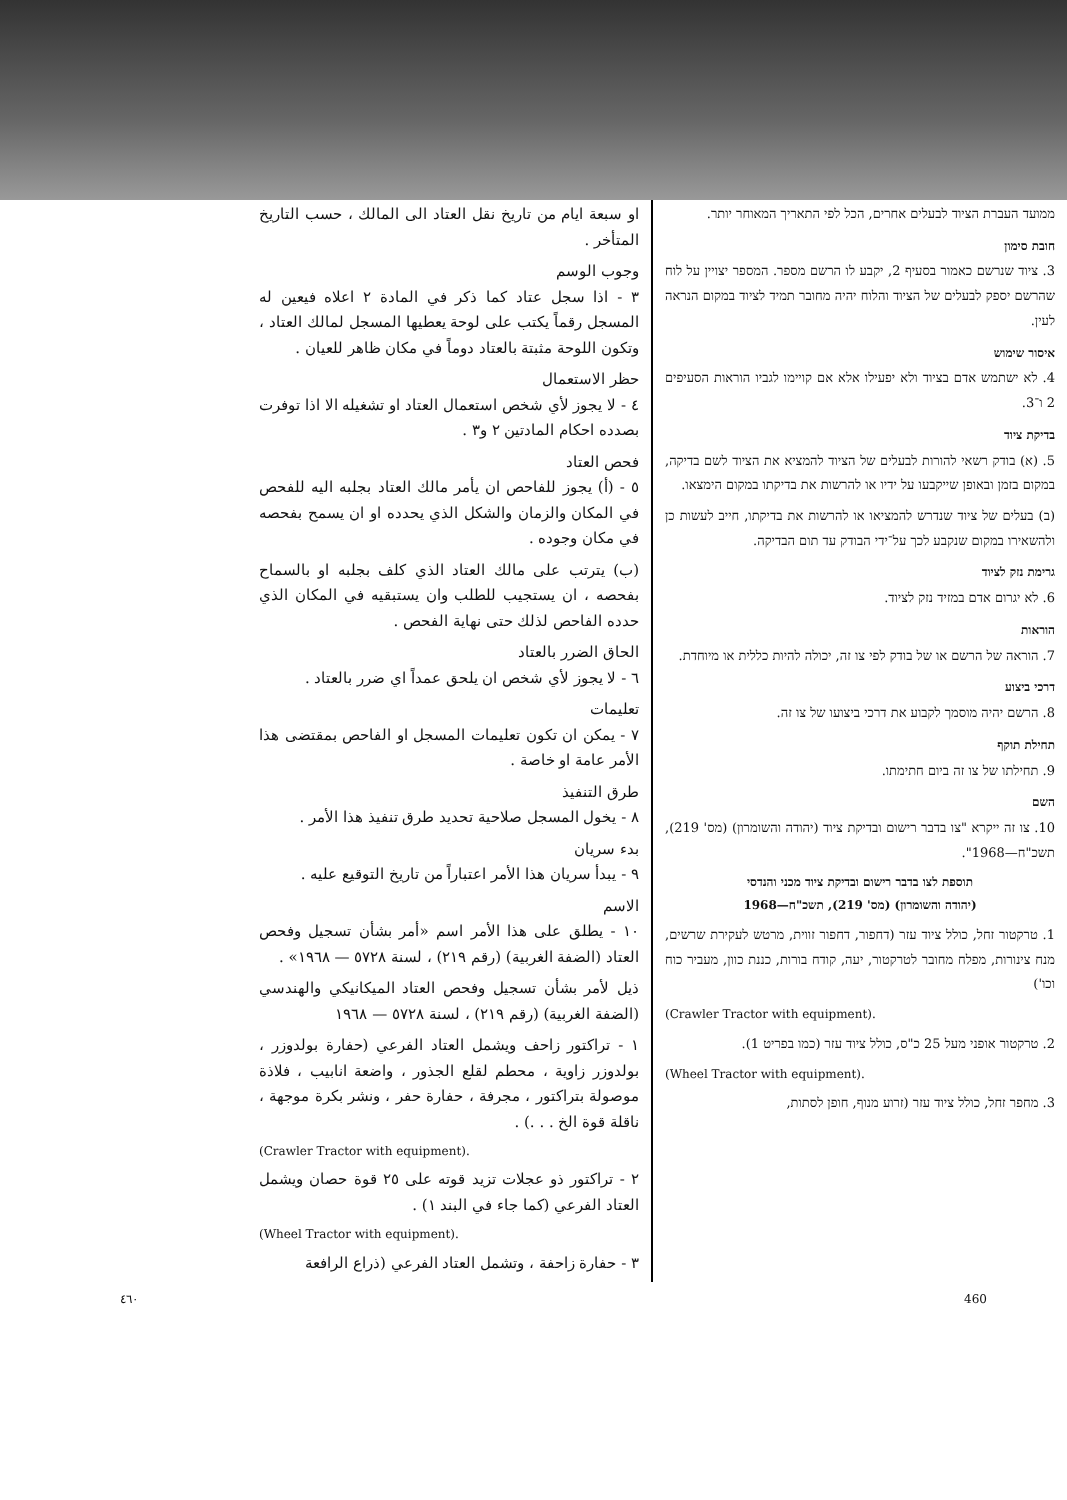ממועד העברת הציוד לבעלים אחרים, הכל לפי התאריך המאוחר יותר.
חובת סימון
3. ציוד שנרשם כאמור בסעיף 2, יקבע לו הרשם מספר. המספר יצויין על לוח שהרשם יספק לבעלים של הציוד והלוח יהיה מחובר תמיד לציוד במקום הנראה לעין.
איסור שימוש
4. לא ישתמש אדם בציוד ולא יפעילו אלא אם קויימו לגביו הוראות הסעיפים 2 ו־3.
בדיקת ציוד
5. (א) בודק רשאי להורות לבעלים של הציוד להמציא את הציוד לשם בדיקה, במקום בזמן ובאופן שייקבעו על ידיו או להרשות את בדיקתו במקום הימצאו.
(ב) בעלים של ציוד שנדרש להמציאו או להרשות את בדיקתו, חייב לעשות כן ולהשאירו במקום שנקבע לכך על־ידי הבודק עד תום הבדיקה.
גרימת נזק לציוד
6. לא יגרום אדם במזיד נזק לציוד.
הוראות
7. הוראה של הרשם או של בודק לפי צו זה, יכולה להיות כללית או מיוחדת.
דרכי ביצוע
8. הרשם יהיה מוסמך לקבוע את דרכי ביצועו של צו זה.
תחילת תוקף
9. תחילתו של צו זה ביום חתימתו.
השם
10. צו זה ייקרא "צו בדבר רישום ובדיקת ציוד (יהודה והשומרון) (מס' 219), תשכ"ח—1968".
תוספת לצו בדבר רישום ובדיקת ציוד מכני והנדסי
(יהודה והשומרון) (מס' 219), תשכ"ח—1968
1. טרקטור זחל, כולל ציוד עזר (דחפור, דחפור זווית, מרטש לעקירת שרשים, מנח צינורות, מפלח מחובר לטרקטור, יעה, קודח בורות, כננת כוון, מעביר כוח וכו')
(Crawler Tractor with equipment).
2. טרקטור אופני מעל 25 כ"ס, כולל ציוד עזר (כמו בפריט 1).
(Wheel Tractor with equipment).
3. מחפר זחל, כולל ציוד עזר (זרוע מנוף, חופן לסתות,
او سبعة ايام من تاريخ نقل العتاد الى المالك ، حسب التاريخ المتأخر .
وجوب الوسم
٣ - اذا سجل عتاد كما ذكر في المادة ٢ اعلاه فيعين له المسجل رقماً يكتب على لوحة يعطيها المسجل لمالك العتاد ، وتكون اللوحة مثبتة بالعتاد دوماً في مكان ظاهر للعيان .
حظر الاستعمال
٤ - لا يجوز لأي شخص استعمال العتاد او تشغيله الا اذا توفرت بصدده احكام المادتين ٢ و٣ .
فحص العتاد
٥ - (أ) يجوز للفاحص ان يأمر مالك العتاد بجلبه اليه للفحص في المكان والزمان والشكل الذي يحدده او ان يسمح بفحصه في مكان وجوده .
(ب) يترتب على مالك العتاد الذي كلف بجلبه او بالسماح بفحصه ، ان يستجيب للطلب وان يستبقيه في المكان الذي حدده الفاحص لذلك حتى نهاية الفحص .
الحاق الضرر بالعتاد
٦ - لا يجوز لأي شخص ان يلحق عمداً اي ضرر بالعتاد .
تعليمات
٧ - يمكن ان تكون تعليمات المسجل او الفاحص بمقتضى هذا الأمر عامة او خاصة .
طرق التنفيذ
٨ - يخول المسجل صلاحية تحديد طرق تنفيذ هذا الأمر .
بدء سريان
٩ - يبدأ سريان هذا الأمر اعتباراً من تاريخ التوقيع عليه .
الاسم
١٠ - يطلق على هذا الأمر اسم «أمر بشأن تسجيل وفحص العتاد (الضفة الغربية) (رقم ٢١٩) ، لسنة ٥٧٢٨ — ١٩٦٨» .
ذيل لأمر بشأن تسجيل وفحص العتاد الميكانيكي والهندسي (الضفة الغربية) (رقم ٢١٩) ، لسنة ٥٧٢٨ — ١٩٦٨
١ - تراكتور زاحف ويشمل العتاد الفرعي (حفارة بولدوزر ، بولدوزر زاوية ، محطم لقلع الجذور ، واضعة انابيب ، فلاذة موصولة بتراكتور ، مجرفة ، حفارة حفر ، ونشر بكرة موجهة ، ناقلة قوة الخ . . .) .
(Crawler Tractor with equipment).
٢ - تراكتور ذو عجلات تزيد قوته على ٢٥ قوة حصان ويشمل العتاد الفرعي (كما جاء في البند ١) .
(Wheel Tractor with equipment).
٣ - حفارة زاحفة ، وتشمل العتاد الفرعي (ذراع الرافعة
٤٦٠ 460